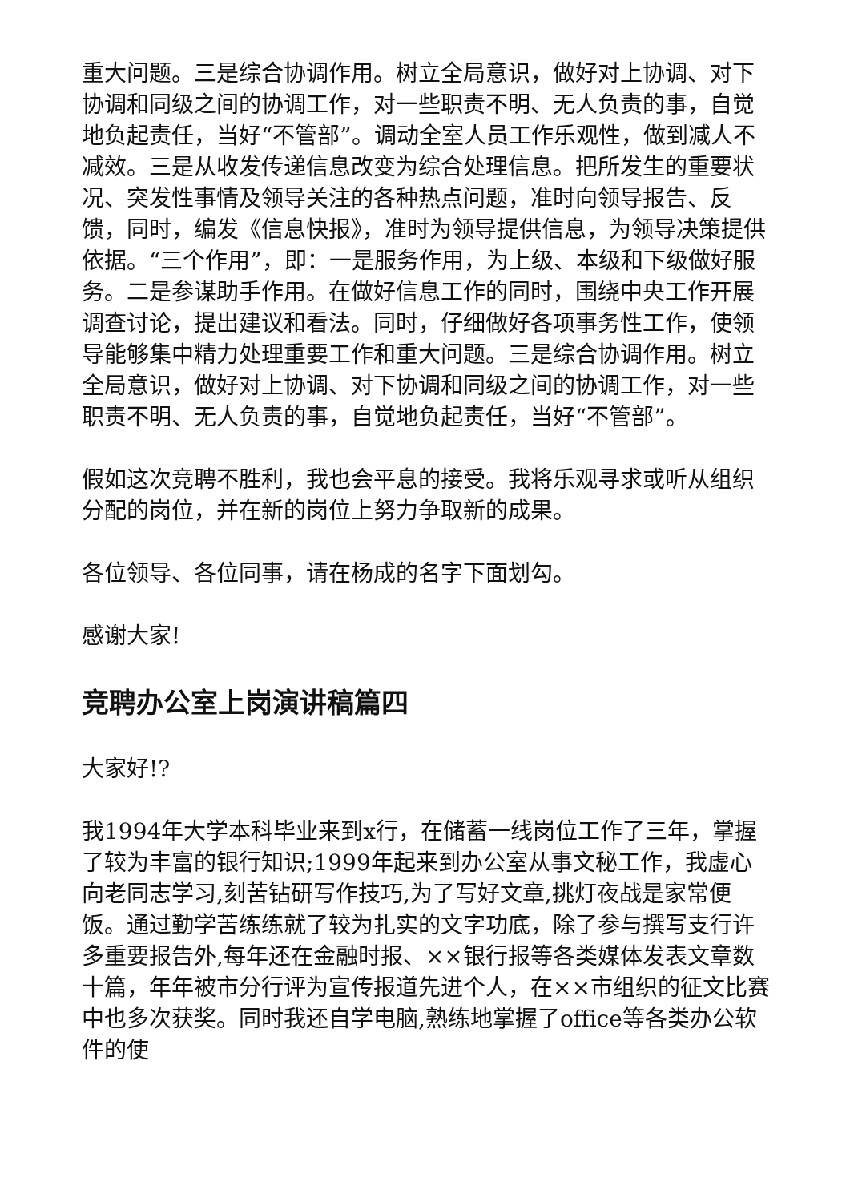重大问题。三是综合协调作用。树立全局意识，做好对上协调、对下协调和同级之间的协调工作，对一些职责不明、无人负责的事，自觉地负起责任，当好“不管部”。调动全室人员工作乐观性，做到减人不减效。三是从收发传递信息改变为综合处理信息。把所发生的重要状况、突发性事情及领导关注的各种热点问题，准时向领导报告、反馈，同时，编发《信息快报》，准时为领导提供信息，为领导决策提供依据。“三个作用”，即：一是服务作用，为上级、本级和下级做好服务。二是参谋助手作用。在做好信息工作的同时，围绕中央工作开展调查讨论，提出建议和看法。同时，仔细做好各项事务性工作，使领导能够集中精力处理重要工作和重大问题。三是综合协调作用。树立全局意识，做好对上协调、对下协调和同级之间的协调工作，对一些职责不明、无人负责的事，自觉地负起责任，当好“不管部”。
假如这次竞聘不胜利，我也会平息的接受。我将乐观寻求或听从组织分配的岗位，并在新的岗位上努力争取新的成果。
各位领导、各位同事，请在杨成的名字下面划勾。
感谢大家!
竞聘办公室上岗演讲稿篇四
大家好!?
我1994年大学本科毕业来到x行，在储蓄一线岗位工作了三年，掌握了较为丰富的银行知识;1999年起来到办公室从事文秘工作，我虚心向老同志学习,刻苦钻研写作技巧,为了写好文章,挑灯夜战是家常便饭。通过勤学苦练练就了较为扎实的文字功底，除了参与撰写支行许多重要报告外,每年还在金融时报、××银行报等各类媒体发表文章数十篇，年年被市分行评为宣传报道先进个人，在××市组织的征文比赛中也多次获奖。同时我还自学电脑,熟练地掌握了office等各类办公软件的使